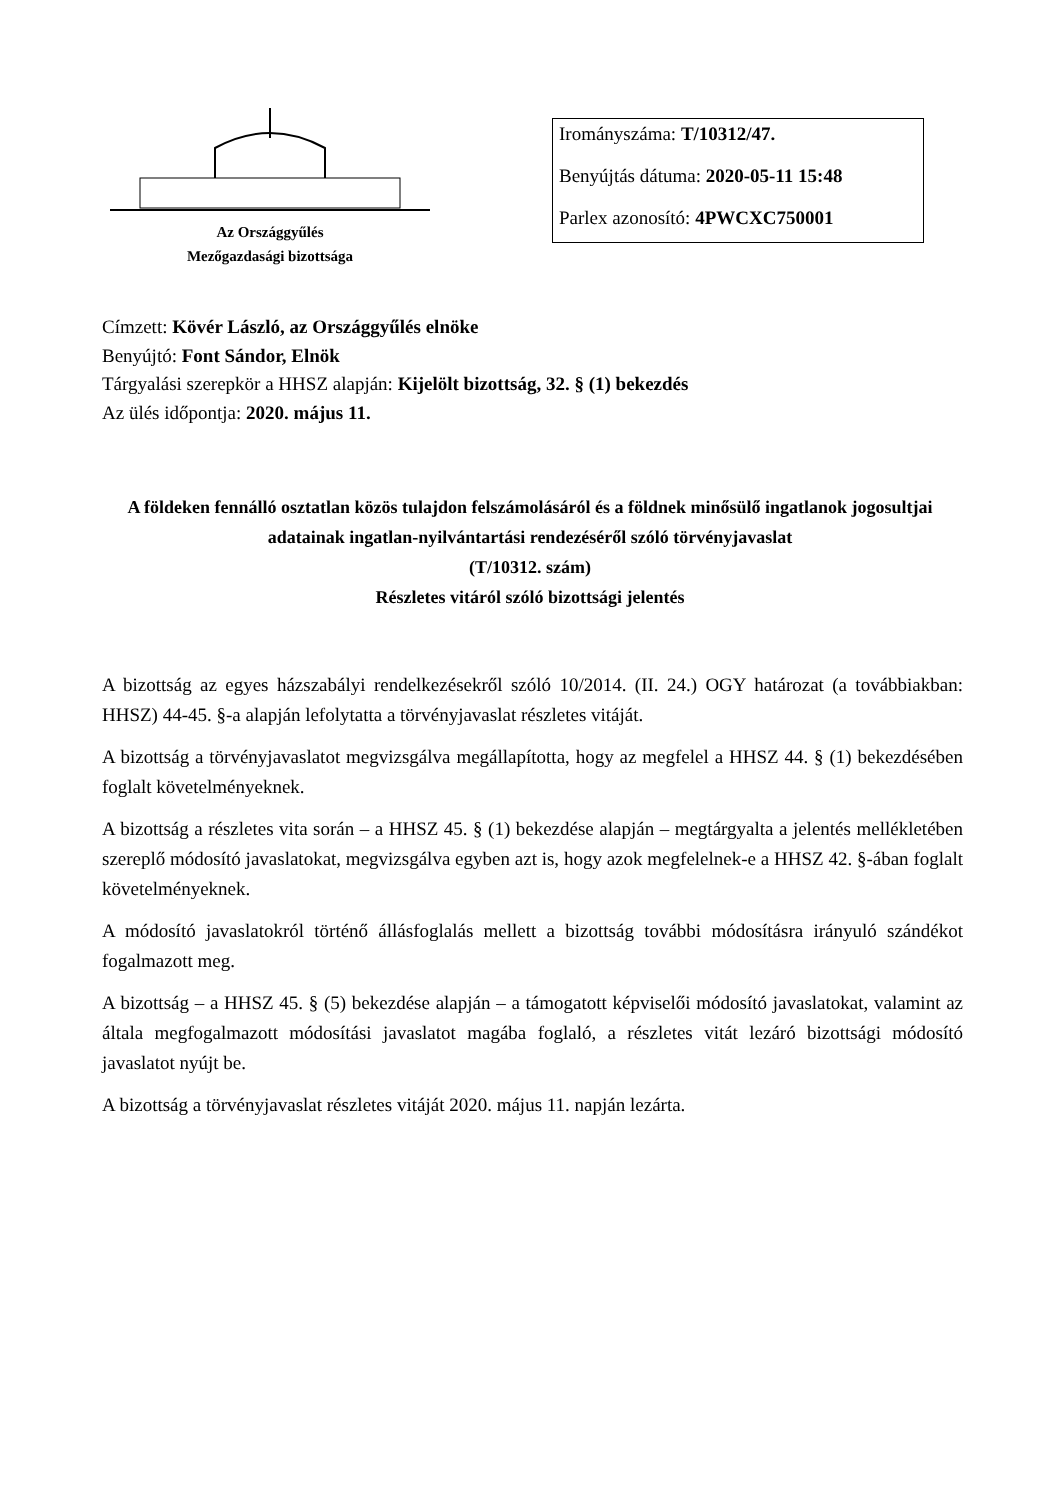Az Országgyűlés
Mezőgazdasági bizottsága
Irományszáma: T/10312/47.
Benyújtás dátuma: 2020-05-11 15:48
Parlex azonosító: 4PWCXC750001
Címzett: Kövér László, az Országgyűlés elnöke
Benyújtó: Font Sándor, Elnök
Tárgyalási szerepkör a HHSZ alapján: Kijelölt bizottság, 32. § (1) bekezdés
Az ülés időpontja: 2020. május 11.
A földeken fennálló osztatlan közös tulajdon felszámolásáról és a földnek minősülő ingatlanok jogosultjai adatainak ingatlan-nyilvántartási rendezéséről szóló törvényjavaslat
(T/10312. szám)
Részletes vitáról szóló bizottsági jelentés
A bizottság az egyes házszabályi rendelkezésekről szóló 10/2014. (II. 24.) OGY határozat (a továbbiakban: HHSZ) 44-45. §-a alapján lefolytatta a törvényjavaslat részletes vitáját.
A bizottság a törvényjavaslatot megvizsgálva megállapította, hogy az megfelel a HHSZ 44. § (1) bekezdésében foglalt követelményeknek.
A bizottság a részletes vita során – a HHSZ 45. § (1) bekezdése alapján – megtárgyalta a jelentés mellékletében szereplő módosító javaslatokat, megvizsgálva egyben azt is, hogy azok megfelelnek-e a HHSZ 42. §-ában foglalt követelményeknek.
A módosító javaslatokról történő állásfoglalás mellett a bizottság további módosításra irányuló szándékot fogalmazott meg.
A bizottság – a HHSZ 45. § (5) bekezdése alapján – a támogatott képviselői módosító javaslatokat, valamint az általa megfogalmazott módosítási javaslatot magába foglaló, a részletes vitát lezáró bizottsági módosító javaslatot nyújt be.
A bizottság a törvényjavaslat részletes vitáját 2020. május 11. napján lezárta.